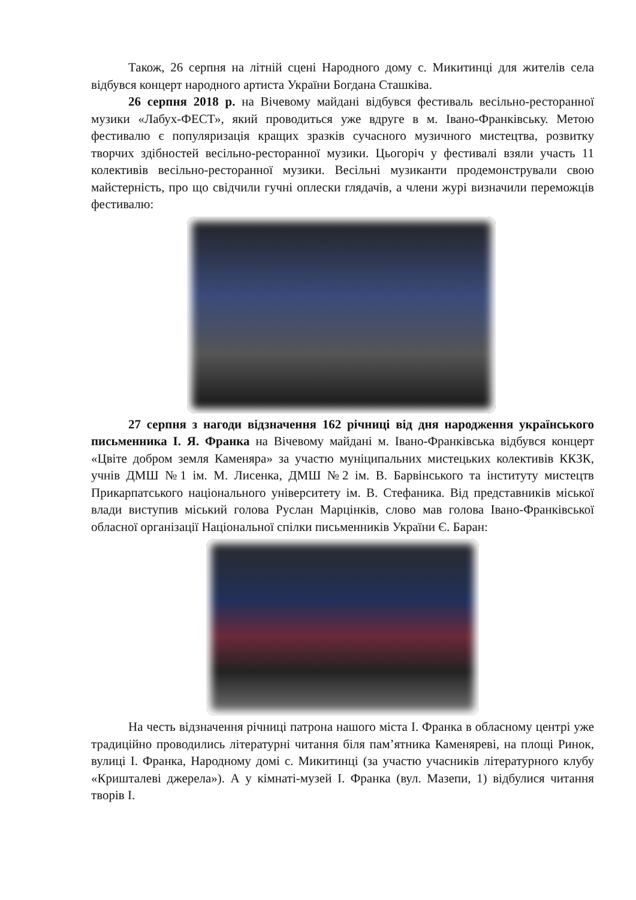Також, 26 серпня на літній сцені Народного дому с. Микитинці для жителів села відбувся концерт народного артиста України Богдана Сташківа.
26 серпня 2018 р. на Вічевому майдані відбувся фестиваль весільно-ресторанної музики «Лабух-ФЕСТ», який проводиться уже вдруге в м. Івано-Франківську. Метою фестивалю є популяризація кращих зразків сучасного музичного мистецтва, розвитку творчих здібностей весільно-ресторанної музики. Цьогоріч у фестивалі взяли участь 11 колективів весільно-ресторанної музики. Весільні музиканти продемонстрували свою майстерність, про що свідчили гучні оплески глядачів, а члени журі визначили переможців фестивалю:
27 серпня з нагоди відзначення 162 річниці від дня народження українського письменника І. Я. Франка на Вічевому майдані м. Івано-Франківська відбувся концерт «Цвіте добром земля Каменяра» за участю муніципальних мистецьких колективів ККЗК, учнів ДМШ №1 ім. М. Лисенка, ДМШ №2 ім. В. Барвінського та інституту мистецтв Прикарпатського національного університету ім. В. Стефаника. Від представників міської влади виступив міський голова Руслан Марцінків, слово мав голова Івано-Франківської обласної організації Національної спілки письменників України Є. Баран:
На честь відзначення річниці патрона нашого міста І. Франка в обласному центрі уже традиційно проводились літературні читання біля пам’ятника Каменяреві, на площі Ринок, вулиці І. Франка, Народному домі с. Микитинці (за участю учасників літературного клубу «Кришталеві джерела»). А у кімнаті-музей І. Франка (вул. Мазепи, 1) відбулися читання творів І.